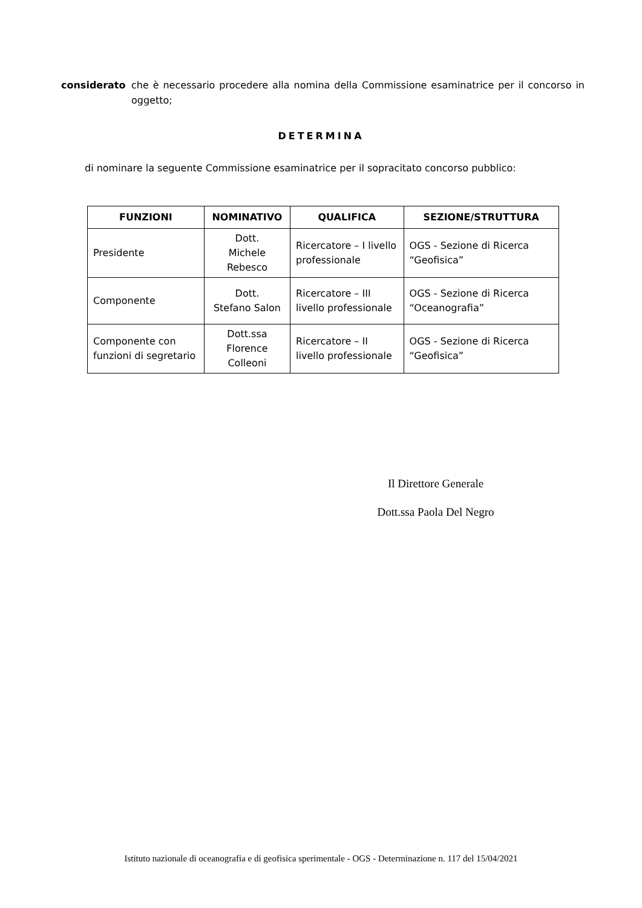considerato che è necessario procedere alla nomina della Commissione esaminatrice per il concorso in oggetto;
DETERMINA
di nominare la seguente Commissione esaminatrice per il sopracitato concorso pubblico:
| FUNZIONI | NOMINATIVO | QUALIFICA | SEZIONE/STRUTTURA |
| --- | --- | --- | --- |
| Presidente | Dott. Michele Rebesco | Ricercatore – I livello professionale | OGS - Sezione di Ricerca “Geofisica” |
| Componente | Dott. Stefano Salon | Ricercatore – III livello professionale | OGS - Sezione di Ricerca “Oceanografia” |
| Componente con funzioni di segretario | Dott.ssa Florence Colleoni | Ricercatore – II livello professionale | OGS - Sezione di Ricerca “Geofisica” |
Il Direttore Generale
Dott.ssa Paola Del Negro
Istituto nazionale di oceanografia e di geofisica sperimentale - OGS - Determinazione n. 117 del 15/04/2021